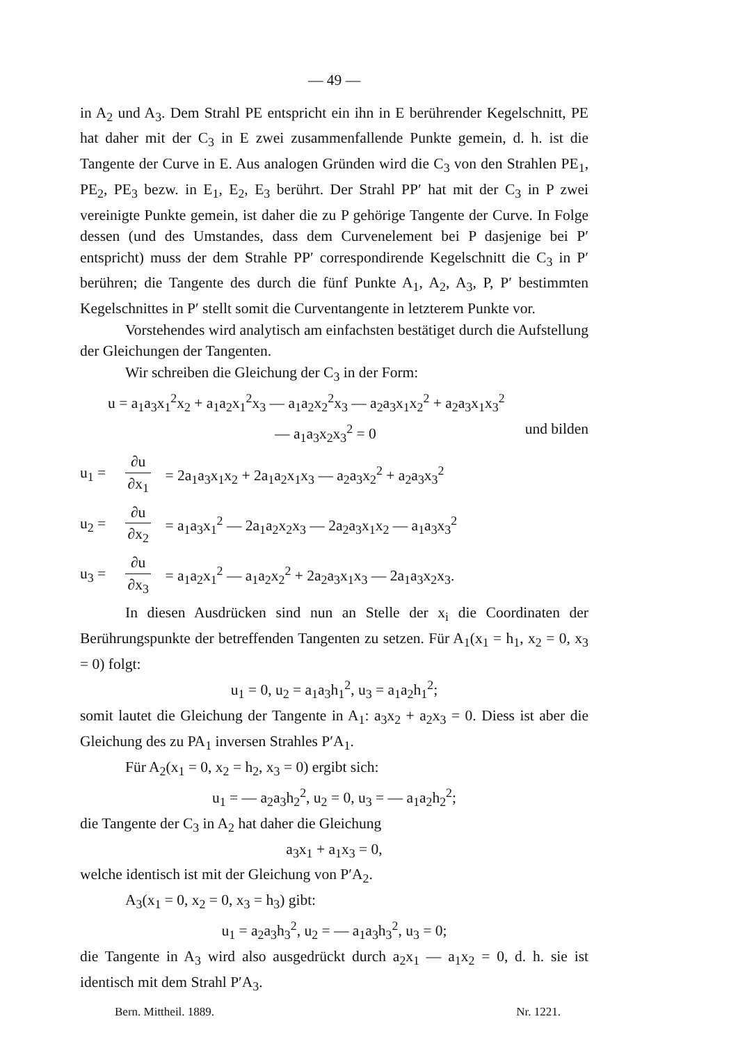— 49 —
in A<sub>2</sub> und A<sub>3</sub>. Dem Strahl PE entspricht ein ihn in E berührender Kegelschnitt, PE hat daher mit der C<sub>3</sub> in E zwei zusammenfallende Punkte gemein, d. h. ist die Tangente der Curve in E. Aus analogen Gründen wird die C<sub>3</sub> von den Strahlen PE<sub>1</sub>, PE<sub>2</sub>, PE<sub>3</sub> bezw. in E<sub>1</sub>, E<sub>2</sub>, E<sub>3</sub> berührt. Der Strahl PP′ hat mit der C<sub>3</sub> in P zwei vereinigte Punkte gemein, ist daher die zu P gehörige Tangente der Curve. In Folge dessen (und des Umstandes, dass dem Curvenelement bei P dasjenige bei P′ entspricht) muss der dem Strahle PP′ correspondirende Kegelschnitt die C<sub>3</sub> in P′ berühren; die Tangente des durch die fünf Punkte A<sub>1</sub>, A<sub>2</sub>, A<sub>3</sub>, P, P′ bestimmten Kegelschnittes in P′ stellt somit die Curventangente in letzterem Punkte vor.
Vorstehendes wird analytisch am einfachsten bestätiget durch die Aufstellung der Gleichungen der Tangenten.
Wir schreiben die Gleichung der C<sub>3</sub> in der Form:
u = a<sub>1</sub>a<sub>3</sub>x<sub>1</sub><sup>2</sup>x<sub>2</sub> + a<sub>1</sub>a<sub>2</sub>x<sub>1</sub><sup>2</sup>x<sub>3</sub> — a<sub>1</sub>a<sub>2</sub>x<sub>2</sub><sup>2</sup>x<sub>3</sub> — a<sub>2</sub>a<sub>3</sub>x<sub>1</sub>x<sub>2</sub><sup>2</sup> + a<sub>2</sub>a<sub>3</sub>x<sub>1</sub>x<sub>3</sub><sup>2</sup>
— a<sub>1</sub>a<sub>3</sub>x<sub>2</sub>x<sub>3</sub><sup>2</sup> = 0 und bilden
u<sub>1</sub> = ∂u ∂x<sub>1</sub> = 2a<sub>1</sub>a<sub>3</sub>x<sub>1</sub>x<sub>2</sub> + 2a<sub>1</sub>a<sub>2</sub>x<sub>1</sub>x<sub>3</sub> — a<sub>2</sub>a<sub>3</sub>x<sub>2</sub><sup>2</sup> + a<sub>2</sub>a<sub>3</sub>x<sub>3</sub><sup>2</sup>
u<sub>2</sub> = ∂u ∂x<sub>2</sub> = a<sub>1</sub>a<sub>3</sub>x<sub>1</sub><sup>2</sup> — 2a<sub>1</sub>a<sub>2</sub>x<sub>2</sub>x<sub>3</sub> — 2a<sub>2</sub>a<sub>3</sub>x<sub>1</sub>x<sub>2</sub> — a<sub>1</sub>a<sub>3</sub>x<sub>3</sub><sup>2</sup>
u<sub>3</sub> = ∂u ∂x<sub>3</sub> = a<sub>1</sub>a<sub>2</sub>x<sub>1</sub><sup>2</sup> — a<sub>1</sub>a<sub>2</sub>x<sub>2</sub><sup>2</sup> + 2a<sub>2</sub>a<sub>3</sub>x<sub>1</sub>x<sub>3</sub> — 2a<sub>1</sub>a<sub>3</sub>x<sub>2</sub>x<sub>3</sub>.
In diesen Ausdrücken sind nun an Stelle der x<sub>i</sub> die Coordinaten der Berührungspunkte der betreffenden Tangenten zu setzen. Für A<sub>1</sub>(x<sub>1</sub> = h<sub>1</sub>, x<sub>2</sub> = 0, x<sub>3</sub> = 0) folgt:
u<sub>1</sub> = 0, u<sub>2</sub> = a<sub>1</sub>a<sub>3</sub>h<sub>1</sub><sup>2</sup>, u<sub>3</sub> = a<sub>1</sub>a<sub>2</sub>h<sub>1</sub><sup>2</sup>;
somit lautet die Gleichung der Tangente in A<sub>1</sub>: a<sub>3</sub>x<sub>2</sub> + a<sub>2</sub>x<sub>3</sub> = 0. Diess ist aber die Gleichung des zu PA<sub>1</sub> inversen Strahles P′A<sub>1</sub>.
Für A<sub>2</sub>(x<sub>1</sub> = 0, x<sub>2</sub> = h<sub>2</sub>, x<sub>3</sub> = 0) ergibt sich:
u<sub>1</sub> = — a<sub>2</sub>a<sub>3</sub>h<sub>2</sub><sup>2</sup>, u<sub>2</sub> = 0, u<sub>3</sub> = — a<sub>1</sub>a<sub>2</sub>h<sub>2</sub><sup>2</sup>;
die Tangente der C<sub>3</sub> in A<sub>2</sub> hat daher die Gleichung
a<sub>3</sub>x<sub>1</sub> + a<sub>1</sub>x<sub>3</sub> = 0,
welche identisch ist mit der Gleichung von P′A<sub>2</sub>.
A<sub>3</sub>(x<sub>1</sub> = 0, x<sub>2</sub> = 0, x<sub>3</sub> = h<sub>3</sub>) gibt:
u<sub>1</sub> = a<sub>2</sub>a<sub>3</sub>h<sub>3</sub><sup>2</sup>, u<sub>2</sub> = — a<sub>1</sub>a<sub>3</sub>h<sub>3</sub><sup>2</sup>, u<sub>3</sub> = 0;
die Tangente in A<sub>3</sub> wird also ausgedrückt durch a<sub>2</sub>x<sub>1</sub> — a<sub>1</sub>x<sub>2</sub> = 0, d. h. sie ist identisch mit dem Strahl P′A<sub>3</sub>.
Bern. Mittheil. 1889. Nr. 1221.